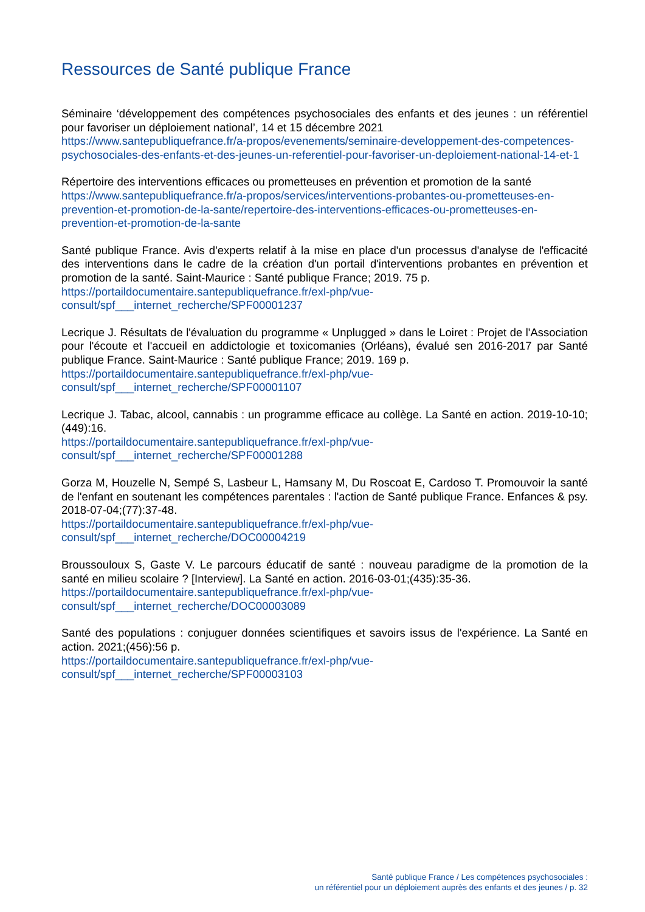Ressources de Santé publique France
Séminaire ‘développement des compétences psychosociales des enfants et des jeunes : un référentiel pour favoriser un déploiement national’, 14 et 15 décembre 2021
https://www.santepubliquefrance.fr/a-propos/evenements/seminaire-developpement-des-competences-psychosociales-des-enfants-et-des-jeunes-un-referentiel-pour-favoriser-un-deploiement-national-14-et-1
Répertoire des interventions efficaces ou prometteuses en prévention et promotion de la santé
https://www.santepubliquefrance.fr/a-propos/services/interventions-probantes-ou-prometteuses-en-prevention-et-promotion-de-la-sante/repertoire-des-interventions-efficaces-ou-prometteuses-en-prevention-et-promotion-de-la-sante
Santé publique France. Avis d'experts relatif à la mise en place d'un processus d'analyse de l'efficacité des interventions dans le cadre de la création d'un portail d'interventions probantes en prévention et promotion de la santé. Saint-Maurice : Santé publique France; 2019. 75 p.
https://portaildocumentaire.santepubliquefrance.fr/exl-php/vue-
consult/spf___internet_recherche/SPF00001237
Lecrique J. Résultats de l'évaluation du programme « Unplugged » dans le Loiret : Projet de l'Association pour l'écoute et l'accueil en addictologie et toxicomanies (Orléans), évalué sen 2016-2017 par Santé publique France. Saint-Maurice : Santé publique France; 2019. 169 p.
https://portaildocumentaire.santepubliquefrance.fr/exl-php/vue-
consult/spf___internet_recherche/SPF00001107
Lecrique J. Tabac, alcool, cannabis : un programme efficace au collège. La Santé en action. 2019-10-10;(449):16.
https://portaildocumentaire.santepubliquefrance.fr/exl-php/vue-
consult/spf___internet_recherche/SPF00001288
Gorza M, Houzelle N, Sempé S, Lasbeur L, Hamsany M, Du Roscoat E, Cardoso T. Promouvoir la santé de l'enfant en soutenant les compétences parentales : l'action de Santé publique France. Enfances & psy. 2018-07-04;(77):37-48.
https://portaildocumentaire.santepubliquefrance.fr/exl-php/vue-
consult/spf___internet_recherche/DOC00004219
Broussouloux S, Gaste V. Le parcours éducatif de santé : nouveau paradigme de la promotion de la santé en milieu scolaire ? [Interview]. La Santé en action. 2016-03-01;(435):35-36.
https://portaildocumentaire.santepubliquefrance.fr/exl-php/vue-
consult/spf___internet_recherche/DOC00003089
Santé des populations : conjuguer données scientifiques et savoirs issus de l'expérience. La Santé en action. 2021;(456):56 p.
https://portaildocumentaire.santepubliquefrance.fr/exl-php/vue-
consult/spf___internet_recherche/SPF00003103
Santé publique France / Les compétences psychosociales :
un référentiel pour un déploiement auprès des enfants et des jeunes / p. 32